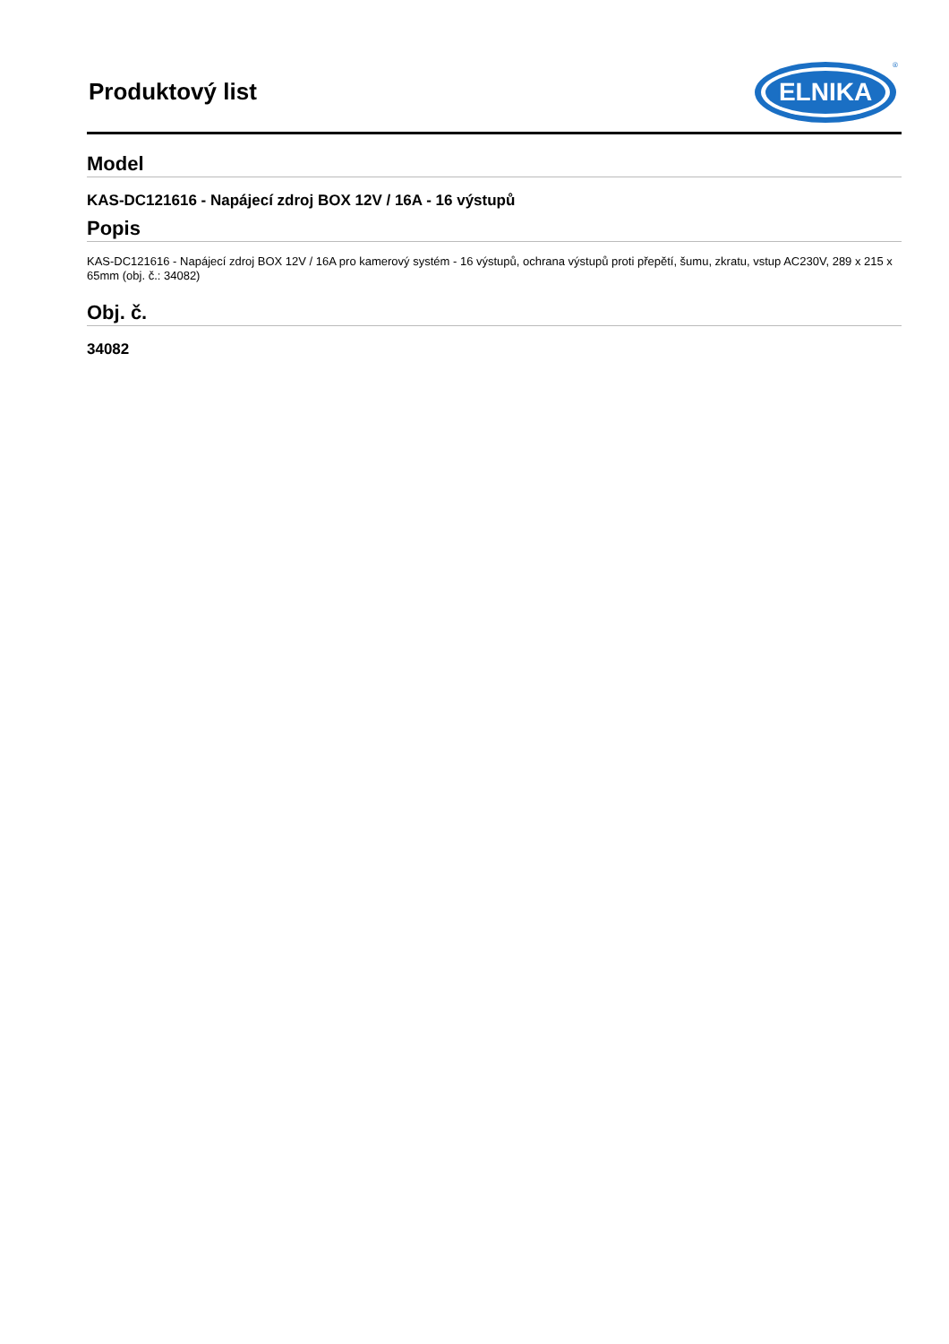Produktový list
ELNIKA
®
Model
KAS-DC121616 - Napájecí zdroj BOX 12V / 16A - 16 výstupů
Popis
KAS-DC121616 - Napájecí zdroj BOX 12V / 16A pro kamerový systém - 16 výstupů, ochrana výstupů proti přepětí, šumu, zkratu, vstup AC230V, 289 x 215 x 65mm (obj. č.: 34082)
Obj. č.
34082